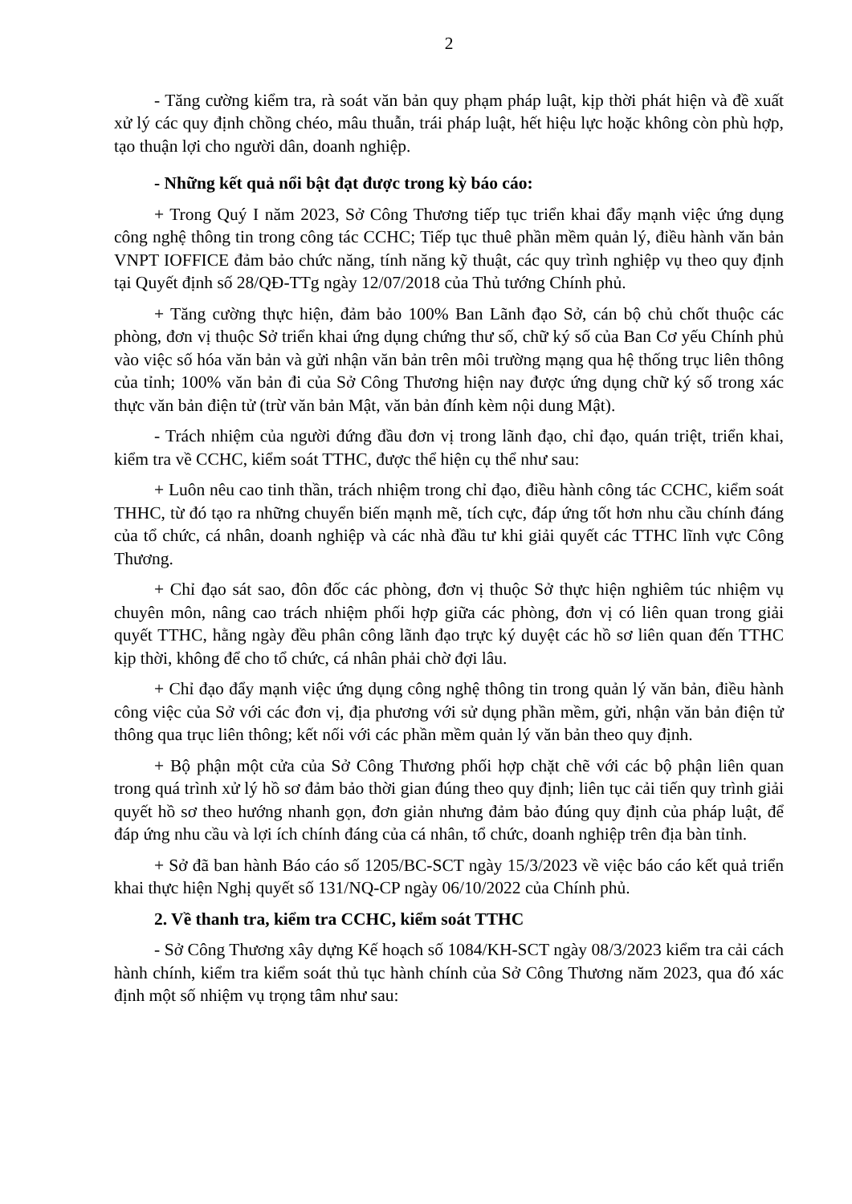2
- Tăng cường kiểm tra, rà soát văn bản quy phạm pháp luật, kịp thời phát hiện và đề xuất xử lý các quy định chồng chéo, mâu thuẫn, trái pháp luật, hết hiệu lực hoặc không còn phù hợp, tạo thuận lợi cho người dân, doanh nghiệp.
- Những kết quả nổi bật đạt được trong kỳ báo cáo:
+ Trong Quý I năm 2023, Sở Công Thương tiếp tục triển khai đẩy mạnh việc ứng dụng công nghệ thông tin trong công tác CCHC; Tiếp tục thuê phần mềm quản lý, điều hành văn bản VNPT IOFFICE đảm bảo chức năng, tính năng kỹ thuật, các quy trình nghiệp vụ theo quy định tại Quyết định số 28/QĐ-TTg ngày 12/07/2018 của Thủ tướng Chính phủ.
+ Tăng cường thực hiện, đảm bảo 100% Ban Lãnh đạo Sở, cán bộ chủ chốt thuộc các phòng, đơn vị thuộc Sở triển khai ứng dụng chứng thư số, chữ ký số của Ban Cơ yếu Chính phủ vào việc số hóa văn bản và gửi nhận văn bản trên môi trường mạng qua hệ thống trục liên thông của tỉnh; 100% văn bản đi của Sở Công Thương hiện nay được ứng dụng chữ ký số trong xác thực văn bản điện tử (trừ văn bản Mật, văn bản đính kèm nội dung Mật).
- Trách nhiệm của người đứng đầu đơn vị trong lãnh đạo, chỉ đạo, quán triệt, triển khai, kiểm tra về CCHC, kiểm soát TTHC, được thể hiện cụ thể như sau:
+ Luôn nêu cao tinh thần, trách nhiệm trong chỉ đạo, điều hành công tác CCHC, kiểm soát THHC, từ đó tạo ra những chuyển biến mạnh mẽ, tích cực, đáp ứng tốt hơn nhu cầu chính đáng của tổ chức, cá nhân, doanh nghiệp và các nhà đầu tư khi giải quyết các TTHC lĩnh vực Công Thương.
+ Chỉ đạo sát sao, đôn đốc các phòng, đơn vị thuộc Sở thực hiện nghiêm túc nhiệm vụ chuyên môn, nâng cao trách nhiệm phối hợp giữa các phòng, đơn vị có liên quan trong giải quyết TTHC, hằng ngày đều phân công lãnh đạo trực ký duyệt các hồ sơ liên quan đến TTHC kịp thời, không để cho tổ chức, cá nhân phải chờ đợi lâu.
+ Chỉ đạo đẩy mạnh việc ứng dụng công nghệ thông tin trong quản lý văn bản, điều hành công việc của Sở với các đơn vị, địa phương với sử dụng phần mềm, gửi, nhận văn bản điện tử thông qua trục liên thông; kết nối với các phần mềm quản lý văn bản theo quy định.
+ Bộ phận một cửa của Sở Công Thương phối hợp chặt chẽ với các bộ phận liên quan trong quá trình xử lý hồ sơ đảm bảo thời gian đúng theo quy định; liên tục cải tiến quy trình giải quyết hồ sơ theo hướng nhanh gọn, đơn giản nhưng đảm bảo đúng quy định của pháp luật, để đáp ứng nhu cầu và lợi ích chính đáng của cá nhân, tổ chức, doanh nghiệp trên địa bàn tỉnh.
+ Sở đã ban hành Báo cáo số 1205/BC-SCT ngày 15/3/2023 về việc báo cáo kết quả triển khai thực hiện Nghị quyết số 131/NQ-CP ngày 06/10/2022 của Chính phủ.
2. Về thanh tra, kiểm tra CCHC, kiểm soát TTHC
- Sở Công Thương xây dựng Kế hoạch số 1084/KH-SCT ngày 08/3/2023 kiểm tra cải cách hành chính, kiểm tra kiểm soát thủ tục hành chính của Sở Công Thương năm 2023, qua đó xác định một số nhiệm vụ trọng tâm như sau: